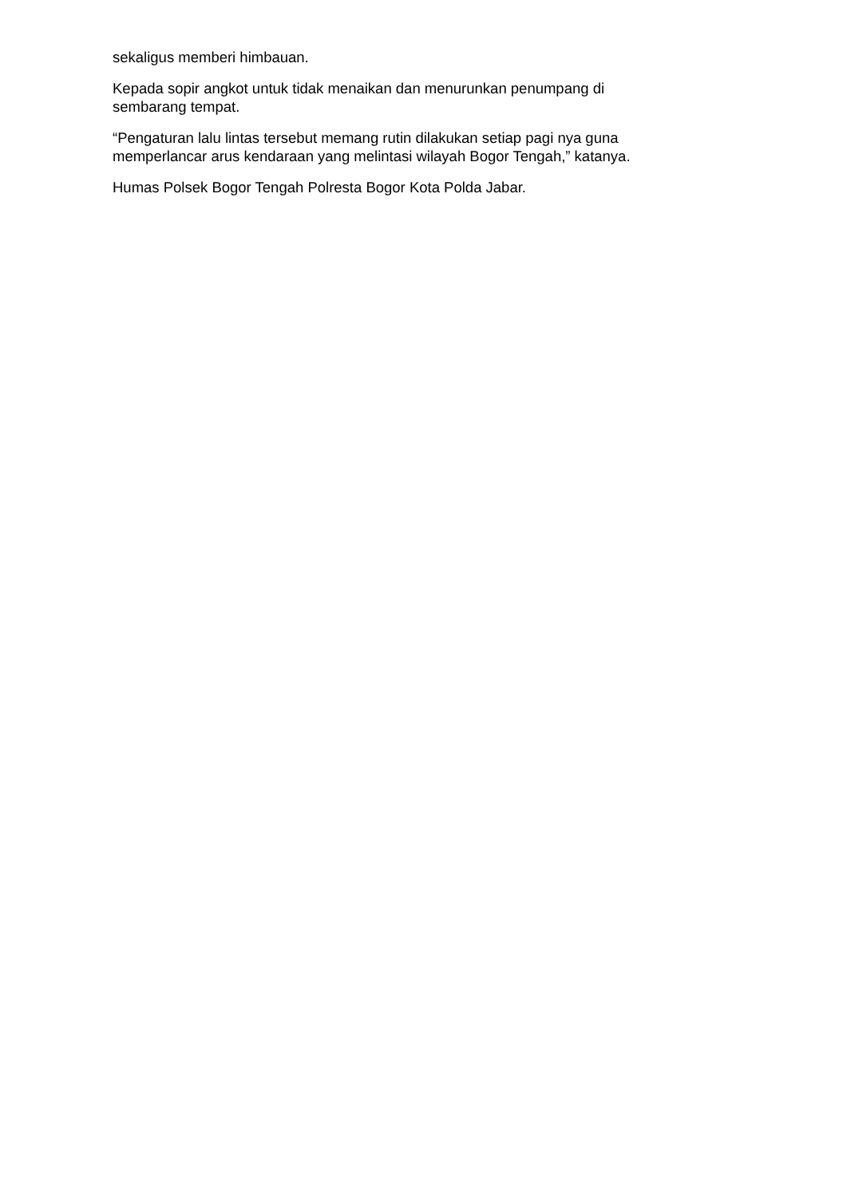sekaligus memberi himbauan.
Kepada sopir angkot untuk tidak menaikan dan menurunkan penumpang di
sembarang tempat.
“Pengaturan lalu lintas tersebut memang rutin dilakukan setiap pagi nya guna
memperlancar arus kendaraan yang melintasi wilayah Bogor Tengah,” katanya.
Humas Polsek Bogor Tengah Polresta Bogor Kota Polda Jabar.